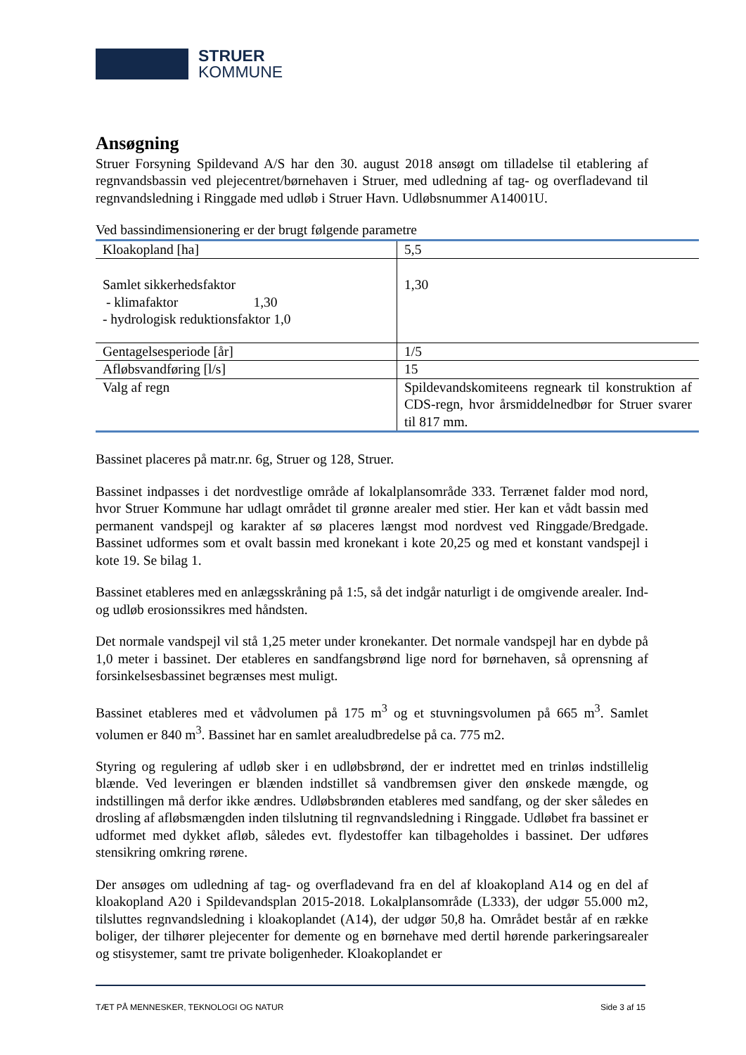STRUER
KOMMUNE
Ansøgning
Struer Forsyning Spildevand A/S har den 30. august 2018 ansøgt om tilladelse til etablering af regnvandsbassin ved plejecentret/børnehaven i Struer, med udledning af tag- og overfladevand til regnvandsledning i Ringgade med udløb i Struer Havn. Udløbsnummer A14001U.
Ved bassindimensionering er der brugt følgende parametre
| Kloakopland [ha] | 5,5 |
| Samlet sikkerhedsfaktor - klimafaktor 1,30 - hydrologisk reduktionsfaktor 1,0 | 1,30 |
| Gentagelsesperiode [år] | 1/5 |
| Afløbsvandføring [l/s] | 15 |
| Valg af regn | Spildevandskomiteens regneark til konstruktion af CDS-regn, hvor årsmiddelnedbør for Struer svarer til 817 mm. |
Bassinet placeres på matr.nr. 6g, Struer og 128, Struer.
Bassinet indpasses i det nordvestlige område af lokalplansområde 333. Terrænet falder mod nord, hvor Struer Kommune har udlagt området til grønne arealer med stier. Her kan et vådt bassin med permanent vandspejl og karakter af sø placeres længst mod nordvest ved Ringgade/Bredgade. Bassinet udformes som et ovalt bassin med kronekant i kote 20,25 og med et konstant vandspejl i kote 19. Se bilag 1.
Bassinet etableres med en anlægsskråning på 1:5, så det indgår naturligt i de omgivende arealer. Ind- og udløb erosionssikres med håndsten.
Det normale vandspejl vil stå 1,25 meter under kronekanter. Det normale vandspejl har en dybde på 1,0 meter i bassinet. Der etableres en sandfangsbrønd lige nord for børnehaven, så oprensning af forsinkelsesbassinet begrænses mest muligt.
Bassinet etableres med et vådvolumen på 175 m<sup>3</sup> og et stuvningsvolumen på 665 m<sup>3</sup>. Samlet volumen er 840 m<sup>3</sup>. Bassinet har en samlet arealudbredelse på ca. 775 m2.
Styring og regulering af udløb sker i en udløbsbrønd, der er indrettet med en trinløs indstillelig blænde. Ved leveringen er blænden indstillet så vandbremsen giver den ønskede mængde, og indstillingen må derfor ikke ændres. Udløbsbrønden etableres med sandfang, og der sker således en drosling af afløbsmængden inden tilslutning til regnvandsledning i Ringgade. Udløbet fra bassinet er udformet med dykket afløb, således evt. flydestoffer kan tilbageholdes i bassinet. Der udføres stensikring omkring rørene.
Der ansøges om udledning af tag- og overfladevand fra en del af kloakopland A14 og en del af kloakopland A20 i Spildevandsplan 2015-2018. Lokalplansområde (L333), der udgør 55.000 m2, tilsluttes regnvandsledning i kloakoplandet (A14), der udgør 50,8 ha. Området består af en række boliger, der tilhører plejecenter for demente og en børnehave med dertil hørende parkeringsarealer og stisystemer, samt tre private boligenheder. Kloakoplandet er
TÆT PÅ MENNESKER, TEKNOLOGI OG NATUR Side 3 af 15